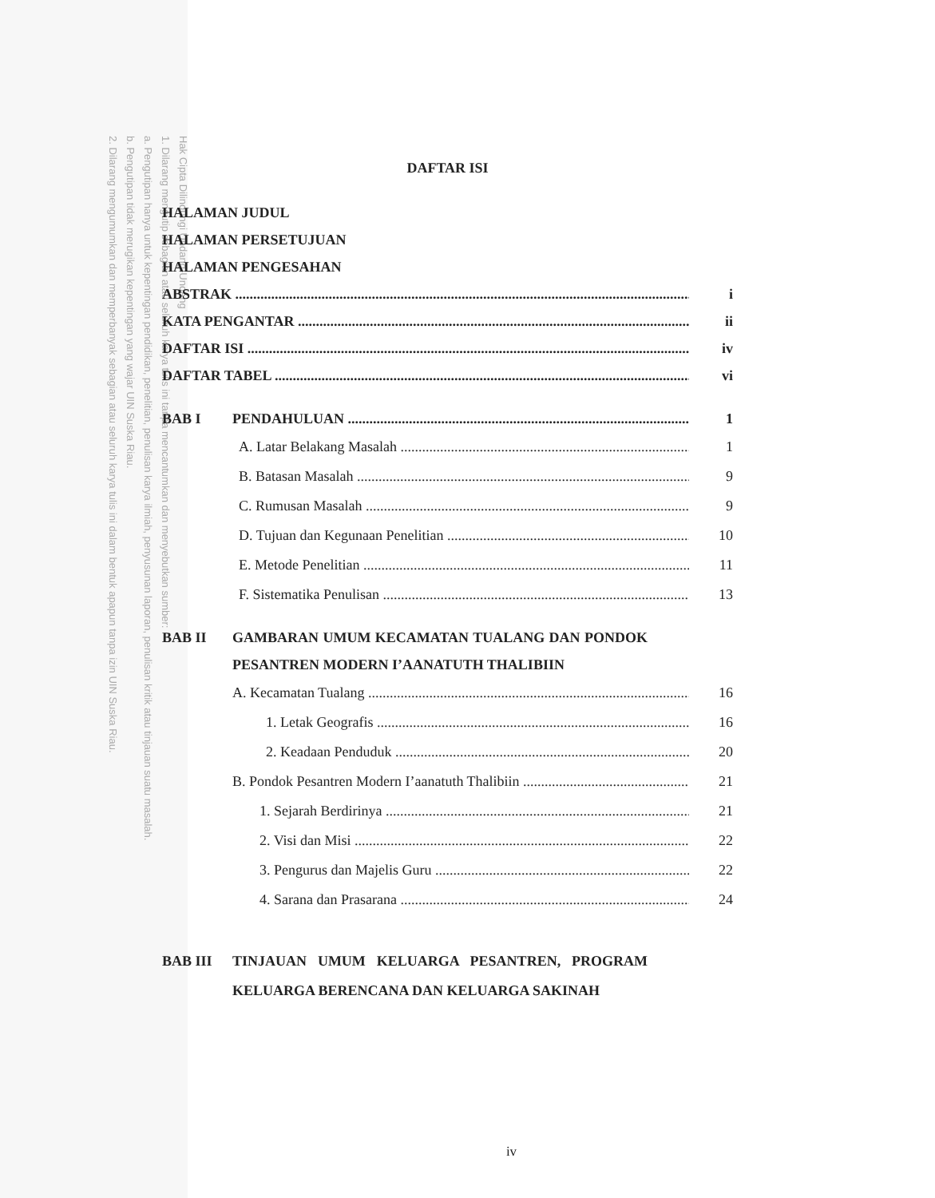Hak Cipta Dilindungi Undang-Undang
1. Dilarang mengutip sebagian atau seluruh karya tulis ini tanpa mencantumkan dan menyebutkan sumber:
a. Pengutipan hanya untuk kepentingan pendidikan, penelitian, penulisan karya ilmiah, penyusunan laporan, penulisan kritik atau tinjauan suatu masalah.
b. Pengutipan tidak merugikan kepentingan yang wajar UIN Suska Riau.
2. Dilarang mengumumkan dan memperbanyak sebagian atau seluruh karya tulis ini dalam bentuk apapun tanpa izin UIN Suska Riau.
DAFTAR ISI
HALAMAN JUDUL
HALAMAN PERSETUJUAN
HALAMAN PENGESAHAN
ABSTRAK i
KATA PENGANTAR ii
DAFTAR ISI iv
DAFTAR TABEL vi
BAB I PENDAHULUAN 1
A. Latar Belakang Masalah 1
B. Batasan Masalah 9
C. Rumusan Masalah 9
D. Tujuan dan Kegunaan Penelitian 10
E. Metode Penelitian 11
F. Sistematika Penulisan 13
BAB II GAMBARAN UMUM KECAMATAN TUALANG DAN PONDOK PESANTREN MODERN I’AANATUTH THALIBIIN
A. Kecamatan Tualang 16
1. Letak Geografis 16
2. Keadaan Penduduk 20
B. Pondok Pesantren Modern I’aanatuth Thalibiin 21
1. Sejarah Berdirinya 21
2. Visi dan Misi 22
3. Pengurus dan Majelis Guru 22
4. Sarana dan Prasarana 24
BAB III TINJAUAN UMUM KELUARGA PESANTREN, PROGRAM KELUARGA BERENCANA DAN KELUARGA SAKINAH
iv